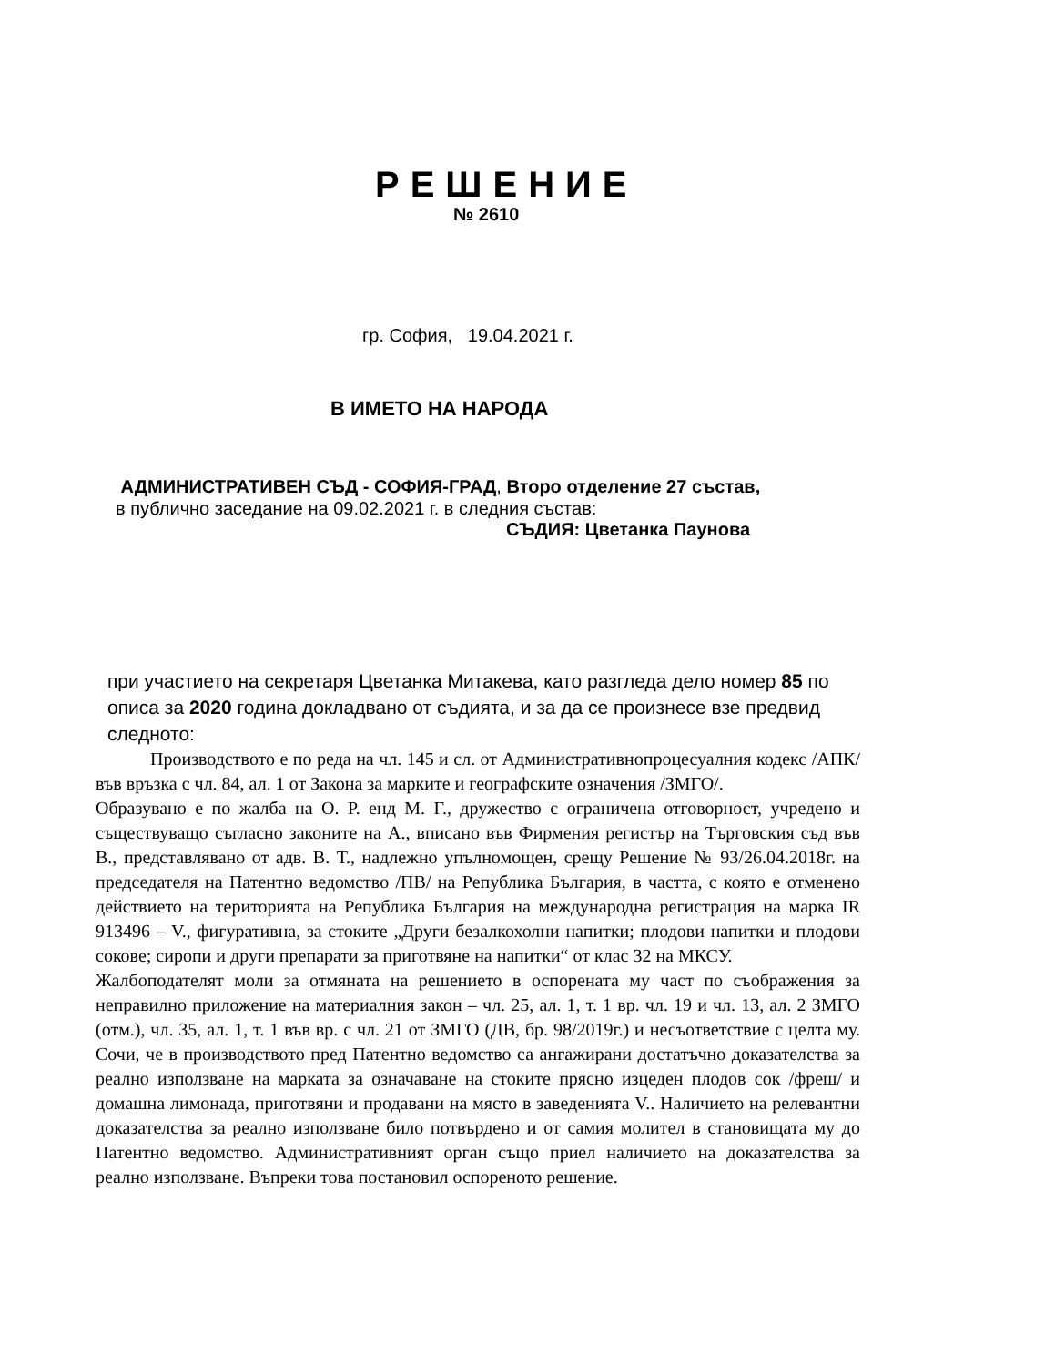РЕШЕНИЕ
№ 2610
гр. София, 19.04.2021 г.
В ИМЕТО НА НАРОДА
АДМИНИСТРАТИВЕН СЪД - СОФИЯ-ГРАД, Второ отделение 27 състав,
в публично заседание на 09.02.2021 г. в следния състав:
СЪДИЯ: Цветанка Паунова
при участието на секретаря Цветанка Митакева, като разгледа дело номер 85 по описа за 2020 година докладвано от съдията, и за да се произнесе взе предвид следното:
Производството е по реда на чл. 145 и сл. от Административнопроцесуалния кодекс /АПК/ във връзка с чл. 84, ал. 1 от Закона за марките и географските означения /ЗМГО/.
Образувано е по жалба на О. Р. енд М. Г., дружество с ограничена отговорност, учредено и съществуващо съгласно законите на А., вписано във Фирмения регистър на Търговския съд във В., представлявано от адв. В. Т., надлежно упълномощен, срещу Решение № 93/26.04.2018г. на председателя на Патентно ведомство /ПВ/ на Република България, в частта, с която е отменено действието на територията на Република България на международна регистрация на марка IR 913496 – V., фигуративна, за стоките „Други безалкохолни напитки; плодови напитки и плодови сокове; сиропи и други препарати за приготвяне на напитки“ от клас 32 на МКСУ.
Жалбоподателят моли за отмяната на решението в оспорената му част по съображения за неправилно приложение на материалния закон – чл. 25, ал. 1, т. 1 вр. чл. 19 и чл. 13, ал. 2 ЗМГО (отм.), чл. 35, ал. 1, т. 1 във вр. с чл. 21 от ЗМГО (ДВ, бр. 98/2019г.) и несъответствие с целта му. Сочи, че в производството пред Патентно ведомство са ангажирани достатъчно доказателства за реално използване на марката за означаване на стоките прясно изцеден плодов сок /фреш/ и домашна лимонада, приготвяни и продавани на място в заведенията V.. Наличието на релевантни доказателства за реално използване било потвърдено и от самия молител в становищата му до Патентно ведомство. Административният орган също приел наличието на доказателства за реално използване. Въпреки това постановил оспореното решение.